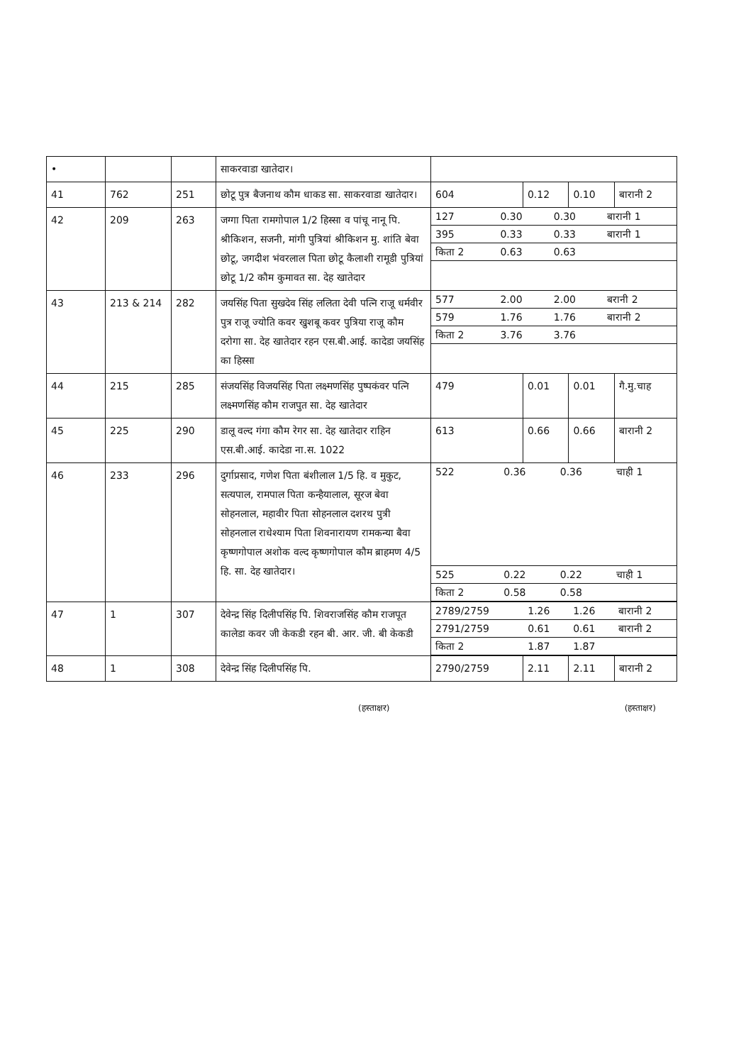| • | | | साकरवाडा खातेदार। | | | | |
| 41 | 762 | 251 | छोटू पुत्र बैजनाथ कौम धाकड सा. साकरवाडा खातेदार। | 604 | 0.12 | 0.10 | बारानी 2 |
| 42 | 209 | 263 | जग्गा पिता रामगोपाल 1/2 हिस्सा व पांचू नानू पि. श्रीकिशन, सजनी, मांगी पुत्रियां श्रीकिशन मु. शांति बेवा छोटू, जगदीश भंवरलाल पिता छोटू कैलाशी रामूडी पुत्रियां छोटू 1/2 कौम कुमावत सा. देह खातेदार | / 127 / 0.30 / 0.30 / बारानी 1 / / 395 / 0.33 / 0.33 / बारानी 1 / / किता 2 / 0.63 / 0.63 / / | | | |
| 43 | 213 & 214 | 282 | जयसिंह पिता सुखदेव सिंह ललिता देवी पत्नि राजू धर्मवीर पुत्र राजू ज्योति कवर खुशबू कवर पुत्रिया राजू कौम दरोगा सा. देह खातेदार रहन एस.बी.आई. कादेडा जयसिंह का हिस्सा | / 577 / 2.00 / 2.00 / बरानी 2 / / 579 / 1.76 / 1.76 / बारानी 2 / / किता 2 / 3.76 / 3.76 / / | | | |
| 44 | 215 | 285 | संजयसिंह विजयसिंह पिता लक्ष्मणसिंह पुष्पकंवर पत्नि लक्ष्मणसिंह कौम राजपुत सा. देह खातेदार | 479 | 0.01 | 0.01 | गै.मु.चाह |
| 45 | 225 | 290 | डालू वल्द गंगा कौम रेगर सा. देह खातेदार राहिन एस.बी.आई. कादेडा ना.स. 1022 | 613 | 0.66 | 0.66 | बारानी 2 |
| 46 | 233 | 296 | दुर्गाप्रसाद, गणेश पिता बंशीलाल 1/5 हि. व मुकुट, सत्यपाल, रामपाल पिता कन्हैयालाल, सूरज बेवा सोहनलाल, महावीर पिता सोहनलाल दशरथ पुत्री सोहनलाल राधेश्याम पिता शिवनारायण रामकन्या बैवा कृष्णगोपाल अशोक वल्द कृष्णगोपाल कौम ब्राहमण 4/5 हि. सा. देह खातेदार। | / 522 / 0.36 / 0.36 / चाही 1 / / 525 / 0.22 / 0.22 / चाही 1 / / किता 2 / 0.58 / 0.58 / / | | | |
| 47 | 1 | 307 | देवेन्द्र सिंह दिलीपसिंह पि. शिवराजसिंह कौम राजपूत कालेडा कवर जी केकडी रहन बी. आर. जी. बी केकडी | / 2789/2759 / 1.26 / 1.26 / बारानी 2 / / 2791/2759 / 0.61 / 0.61 / बारानी 2 / / किता 2 / 1.87 / 1.87 / / | | | |
| 48 | 1 | 308 | देवेन्द्र सिंह दिलीपसिंह पि. | 2790/2759 | 2.11 | 2.11 | बारानी 2 |
(हस्ताक्षर) (हस्ताक्षर)